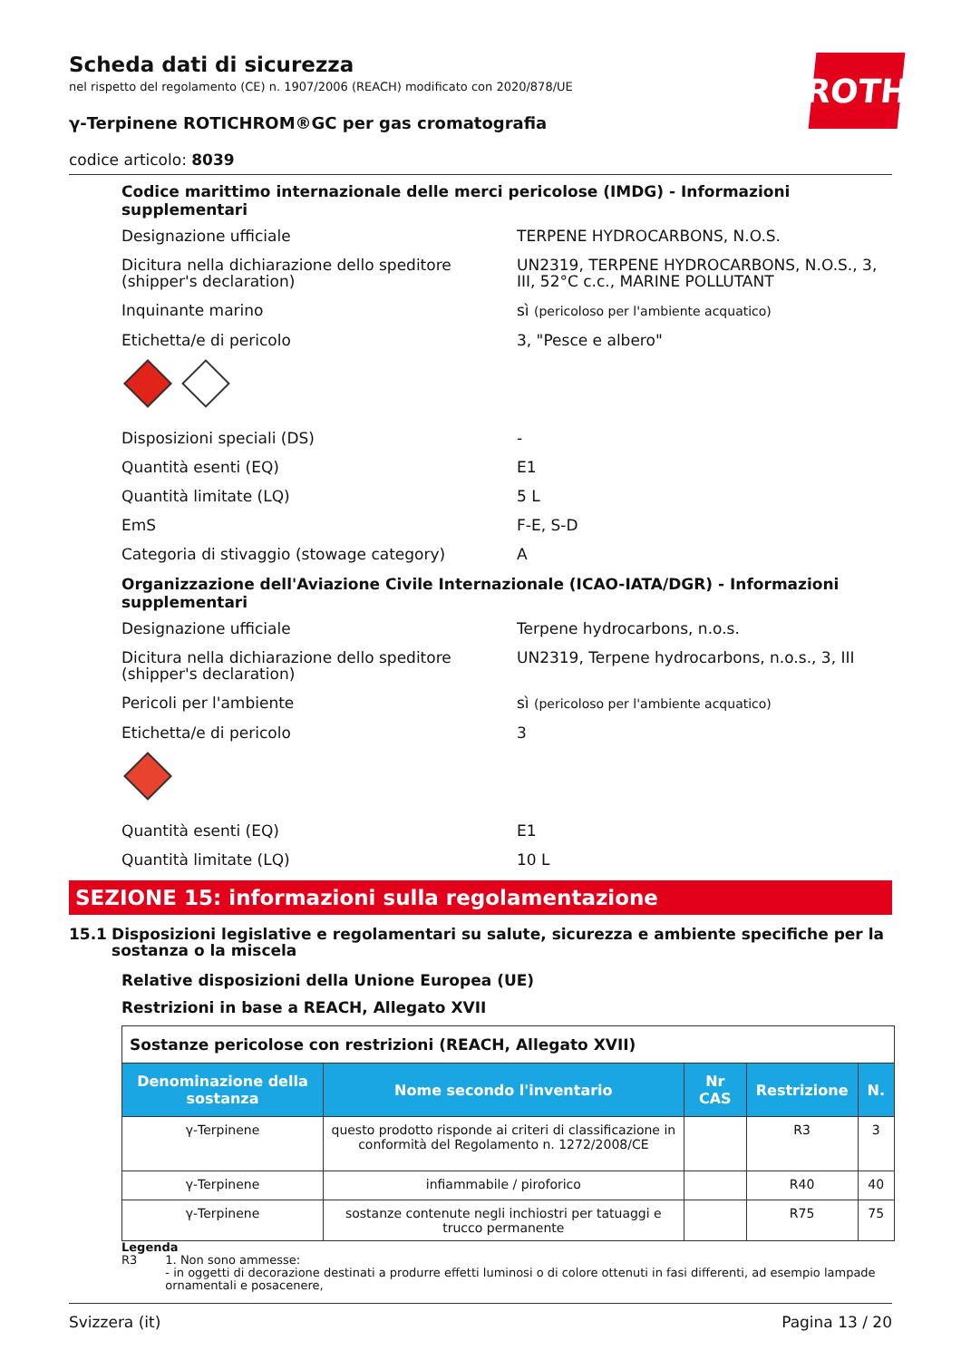ROTH
Scheda dati di sicurezza
nel rispetto del regolamento (CE) n. 1907/2006 (REACH) modificato con 2020/878/UE
γ-Terpinene ROTICHROM®GC per gas cromatografia
codice articolo: 8039
Codice marittimo internazionale delle merci pericolose (IMDG) - Informazioni supplementari
Designazione ufficiale TERPENE HYDROCARBONS, N.O.S.
Dicitura nella dichiarazione dello speditore (shipper's declaration)
UN2319, TERPENE HYDROCARBONS, N.O.S., 3, III, 52°C c.c., MARINE POLLUTANT
Inquinante marino sì (pericoloso per l'ambiente acquatico)
Etichetta/e di pericolo 3, "Pesce e albero"
Disposizioni speciali (DS) -
Quantità esenti (EQ) E1
Quantità limitate (LQ) 5 L
EmS F-E, S-D
Categoria di stivaggio (stowage category) A
Organizzazione dell'Aviazione Civile Internazionale (ICAO-IATA/DGR) - Informazioni supplementari
Designazione ufficiale Terpene hydrocarbons, n.o.s.
Dicitura nella dichiarazione dello speditore (shipper's declaration)
UN2319, Terpene hydrocarbons, n.o.s., 3, III
Pericoli per l'ambiente sì (pericoloso per l'ambiente acquatico)
Etichetta/e di pericolo 3
Quantità esenti (EQ) E1
Quantità limitate (LQ) 10 L
SEZIONE 15: informazioni sulla regolamentazione
15.1 Disposizioni legislative e regolamentari su salute, sicurezza e ambiente specifiche per la sostanza o la miscela
Relative disposizioni della Unione Europea (UE)
Restrizioni in base a REACH, Allegato XVII
| Sostanze pericolose con restrizioni (REACH, Allegato XVII) | | | | |
| Denominazione della sostanza | Nome secondo l'inventario | Nr CAS | Restrizione | N. |
| γ-Terpinene | questo prodotto risponde ai criteri di classificazione in conformità del Regolamento n. 1272/2008/CE | | R3 | 3 |
| γ-Terpinene | infiammabile / piroforico | | R40 | 40 |
| γ-Terpinene | sostanze contenute negli inchiostri per tatuaggi e trucco permanente | | R75 | 75 |
Legenda
R3 1. Non sono ammesse:
- in oggetti di decorazione destinati a produrre effetti luminosi o di colore ottenuti in fasi differenti, ad esempio lampade ornamentali e posacenere,
Svizzera (it) Pagina 13 / 20